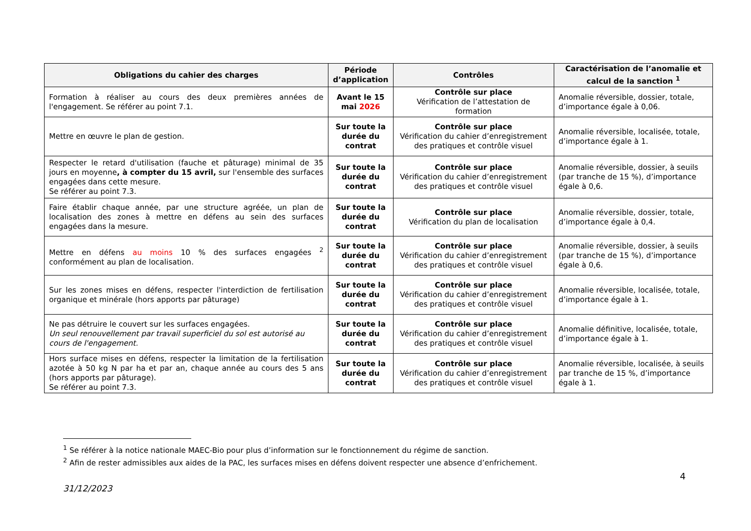| Obligations du cahier des charges | Période d’application | Contrôles | Caractérisation de l’anomalie et calcul de la sanction <sup>1</sup> |
| --- | --- | --- | --- |
| Formation à réaliser au cours des deux premières années de l'engagement. Se référer au point 7.1. | Avant le 15 mai 2026 | Contrôle sur place Vérification de l’attestation de formation | Anomalie réversible, dossier, totale, d’importance égale à 0,06. |
| Mettre en œuvre le plan de gestion. | Sur toute la durée du contrat | Contrôle sur place Vérification du cahier d’enregistrement des pratiques et contrôle visuel | Anomalie réversible, localisée, totale, d’importance égale à 1. |
| Respecter le retard d'utilisation (fauche et pâturage) minimal de 35 jours en moyenne , à compter du 15 avril, sur l'ensemble des surfaces engagées dans cette mesure. Se référer au point 7.3. | Sur toute la durée du contrat | Contrôle sur place Vérification du cahier d’enregistrement des pratiques et contrôle visuel | Anomalie réversible, dossier, à seuils (par tranche de 15 %), d’importance égale à 0,6. |
| Faire établir chaque année, par une structure agréée, un plan de localisation des zones à mettre en défens au sein des surfaces engagées dans la mesure. | Sur toute la durée du contrat | Contrôle sur place Vérification du plan de localisation | Anomalie réversible, dossier, totale, d’importance égale à 0,4. |
| Mettre en défens au moins 10 % des surfaces engagées <sup>2</sup> conformément au plan de localisation. | Sur toute la durée du contrat | Contrôle sur place Vérification du cahier d’enregistrement des pratiques et contrôle visuel | Anomalie réversible, dossier, à seuils (par tranche de 15 %), d’importance égale à 0,6. |
| Sur les zones mises en défens, respecter l'interdiction de fertilisation organique et minérale (hors apports par pâturage) | Sur toute la durée du contrat | Contrôle sur place Vérification du cahier d’enregistrement des pratiques et contrôle visuel | Anomalie réversible, localisée, totale, d’importance égale à 1. |
| Ne pas détruire le couvert sur les surfaces engagées. Un seul renouvellement par travail superficiel du sol est autorisé au cours de l'engagement. | Sur toute la durée du contrat | Contrôle sur place Vérification du cahier d’enregistrement des pratiques et contrôle visuel | Anomalie définitive, localisée, totale, d’importance égale à 1. |
| Hors surface mises en défens, respecter la limitation de la fertilisation azotée à 50 kg N par ha et par an, chaque année au cours des 5 ans (hors apports par pâturage). Se référer au point 7.3. | Sur toute la durée du contrat | Contrôle sur place Vérification du cahier d’enregistrement des pratiques et contrôle visuel | Anomalie réversible, localisée, à seuils par tranche de 15 %, d’importance égale à 1. |
<sup>1</sup> Se référer à la notice nationale MAEC-Bio pour plus d’information sur le fonctionnement du régime de sanction.
<sup>2</sup> Afin de rester admissibles aux aides de la PAC, les surfaces mises en défens doivent respecter une absence d’enfrichement.
4
31/12/2023